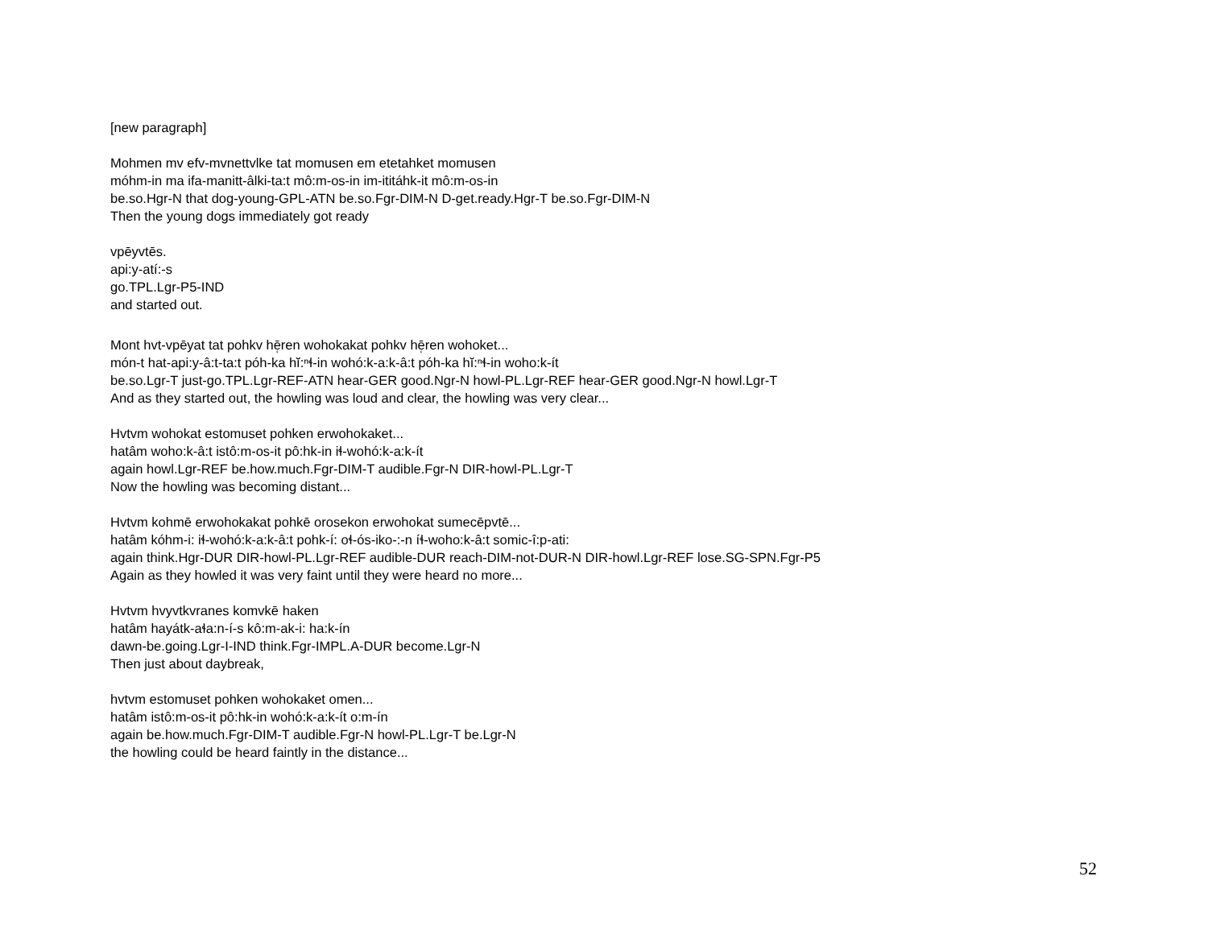[new paragraph]
Mohmen mv efv-mvnettvlke tat momusen em etetahket momusen
móhm-in ma ifa-manitt-âlki-ta:t mô:m-os-in im-ititáhk-it mô:m-os-in
be.so.Hgr-N that dog-young-GPL-ATN be.so.Fgr-DIM-N D-get.ready.Hgr-T be.so.Fgr-DIM-N
Then the young dogs immediately got ready
vpēyvtēs.
api:y-atí:-s
go.TPL.Lgr-P5-IND
and started out.
Mont hvt-vpēyat tat pohkv hē̜ren wohokakat pohkv hē̜ren wohoket...
món-t hat-api:y-â:t-ta:t póh-ka hĭ:ⁿɬ-in wohó:k-a:k-â:t póh-ka hĭ:ⁿɬ-in woho:k-ít
be.so.Lgr-T just-go.TPL.Lgr-REF-ATN hear-GER good.Ngr-N howl-PL.Lgr-REF hear-GER good.Ngr-N howl.Lgr-T
And as they started out, the howling was loud and clear, the howling was very clear...
Hvtvm wohokat estomuset pohken erwohokaket...
hatâm woho:k-â:t istô:m-os-it pô:hk-in iɬ-wohó:k-a:k-ít
again howl.Lgr-REF be.how.much.Fgr-DIM-T audible.Fgr-N DIR-howl-PL.Lgr-T
Now the howling was becoming distant...
Hvtvm kohmē erwohokakat pohkē orosekon erwohokat sumecēpvtē...
hatâm kóhm-i: iɬ-wohó:k-a:k-â:t pohk-í: oɬ-ós-iko-:-n íɬ-woho:k-â:t somic-î:p-ati:
again think.Hgr-DUR DIR-howl-PL.Lgr-REF audible-DUR reach-DIM-not-DUR-N DIR-howl.Lgr-REF lose.SG-SPN.Fgr-P5
Again as they howled it was very faint until they were heard no more...
Hvtvm hvyvtkvranes komvkē haken
hatâm hayátk-aɬa:n-í-s kô:m-ak-i: ha:k-ín
dawn-be.going.Lgr-I-IND think.Fgr-IMPL.A-DUR become.Lgr-N
Then just about daybreak,
hvtvm estomuset pohken wohokaket omen...
hatâm istô:m-os-it pô:hk-in wohó:k-a:k-ít o:m-ín
again be.how.much.Fgr-DIM-T audible.Fgr-N howl-PL.Lgr-T be.Lgr-N
the howling could be heard faintly in the distance...
52